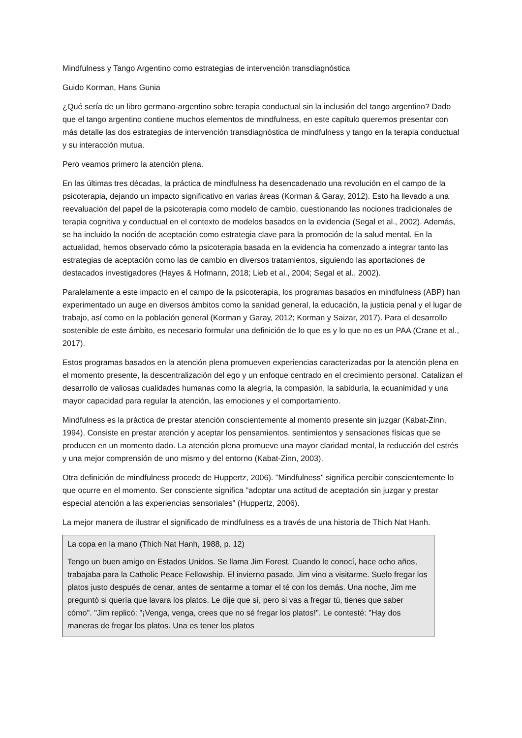Mindfulness y Tango Argentino como estrategias de intervención transdiagnóstica
Guido Korman, Hans Gunia
¿Qué sería de un libro germano-argentino sobre terapia conductual sin la inclusión del tango argentino? Dado que el tango argentino contiene muchos elementos de mindfulness, en este capítulo queremos presentar con más detalle las dos estrategias de intervención transdiagnóstica de mindfulness y tango en la terapia conductual y su interacción mutua.
Pero veamos primero la atención plena.
En las últimas tres décadas, la práctica de mindfulness ha desencadenado una revolución en el campo de la psicoterapia, dejando un impacto significativo en varias áreas (Korman & Garay, 2012). Esto ha llevado a una reevaluación del papel de la psicoterapia como modelo de cambio, cuestionando las nociones tradicionales de terapia cognitiva y conductual en el contexto de modelos basados en la evidencia (Segal et al., 2002). Además, se ha incluido la noción de aceptación como estrategia clave para la promoción de la salud mental. En la actualidad, hemos observado cómo la psicoterapia basada en la evidencia ha comenzado a integrar tanto las estrategias de aceptación como las de cambio en diversos tratamientos, siguiendo las aportaciones de destacados investigadores (Hayes & Hofmann, 2018; Lieb et al., 2004; Segal et al., 2002).
Paralelamente a este impacto en el campo de la psicoterapia, los programas basados en mindfulness (ABP) han experimentado un auge en diversos ámbitos como la sanidad general, la educación, la justicia penal y el lugar de trabajo, así como en la población general (Korman y Garay, 2012; Korman y Saizar, 2017). Para el desarrollo sostenible de este ámbito, es necesario formular una definición de lo que es y lo que no es un PAA (Crane et al., 2017).
Estos programas basados en la atención plena promueven experiencias caracterizadas por la atención plena en el momento presente, la descentralización del ego y un enfoque centrado en el crecimiento personal. Catalizan el desarrollo de valiosas cualidades humanas como la alegría, la compasión, la sabiduría, la ecuanimidad y una mayor capacidad para regular la atención, las emociones y el comportamiento.
Mindfulness es la práctica de prestar atención conscientemente al momento presente sin juzgar (Kabat-Zinn, 1994). Consiste en prestar atención y aceptar los pensamientos, sentimientos y sensaciones físicas que se producen en un momento dado. La atención plena promueve una mayor claridad mental, la reducción del estrés y una mejor comprensión de uno mismo y del entorno (Kabat-Zinn, 2003).
Otra definición de mindfulness procede de Huppertz, 2006). "Mindfulness" significa percibir conscientemente lo que ocurre en el momento. Ser consciente significa "adoptar una actitud de aceptación sin juzgar y prestar especial atención a las experiencias sensoriales" (Huppertz, 2006).
La mejor manera de ilustrar el significado de mindfulness es a través de una historia de Thich Nat Hanh.
La copa en la mano (Thich Nat Hanh, 1988, p. 12)
Tengo un buen amigo en Estados Unidos. Se llama Jim Forest. Cuando le conocí, hace ocho años, trabajaba para la Catholic Peace Fellowship. El invierno pasado, Jim vino a visitarme. Suelo fregar los platos justo después de cenar, antes de sentarme a tomar el té con los demás. Una noche, Jim me preguntó si quería que lavara los platos. Le dije que sí, pero si vas a fregar tú, tienes que saber cómo". "Jim replicó: "¡Venga, venga, crees que no sé fregar los platos!". Le contesté: "Hay dos maneras de fregar los platos. Una es tener los platos